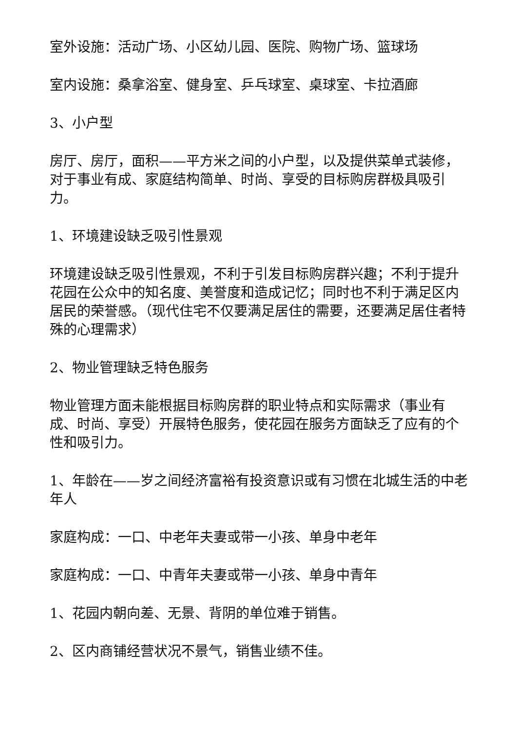室外设施：活动广场、小区幼儿园、医院、购物广场、篮球场
室内设施：桑拿浴室、健身室、乒乓球室、桌球室、卡拉酒廊
3、小户型
房厅、房厅，面积——平方米之间的小户型，以及提供菜单式装修，对于事业有成、家庭结构简单、时尚、享受的目标购房群极具吸引力。
1、环境建设缺乏吸引性景观
环境建设缺乏吸引性景观，不利于引发目标购房群兴趣；不利于提升花园在公众中的知名度、美誉度和造成记忆；同时也不利于满足区内居民的荣誉感。（现代住宅不仅要满足居住的需要，还要满足居住者特殊的心理需求）
2、物业管理缺乏特色服务
物业管理方面未能根据目标购房群的职业特点和实际需求（事业有成、时尚、享受）开展特色服务，使花园在服务方面缺乏了应有的个性和吸引力。
1、年龄在——岁之间经济富裕有投资意识或有习惯在北城生活的中老年人
家庭构成：一口、中老年夫妻或带一小孩、单身中老年
家庭构成：一口、中青年夫妻或带一小孩、单身中青年
1、花园内朝向差、无景、背阴的单位难于销售。
2、区内商铺经营状况不景气，销售业绩不佳。